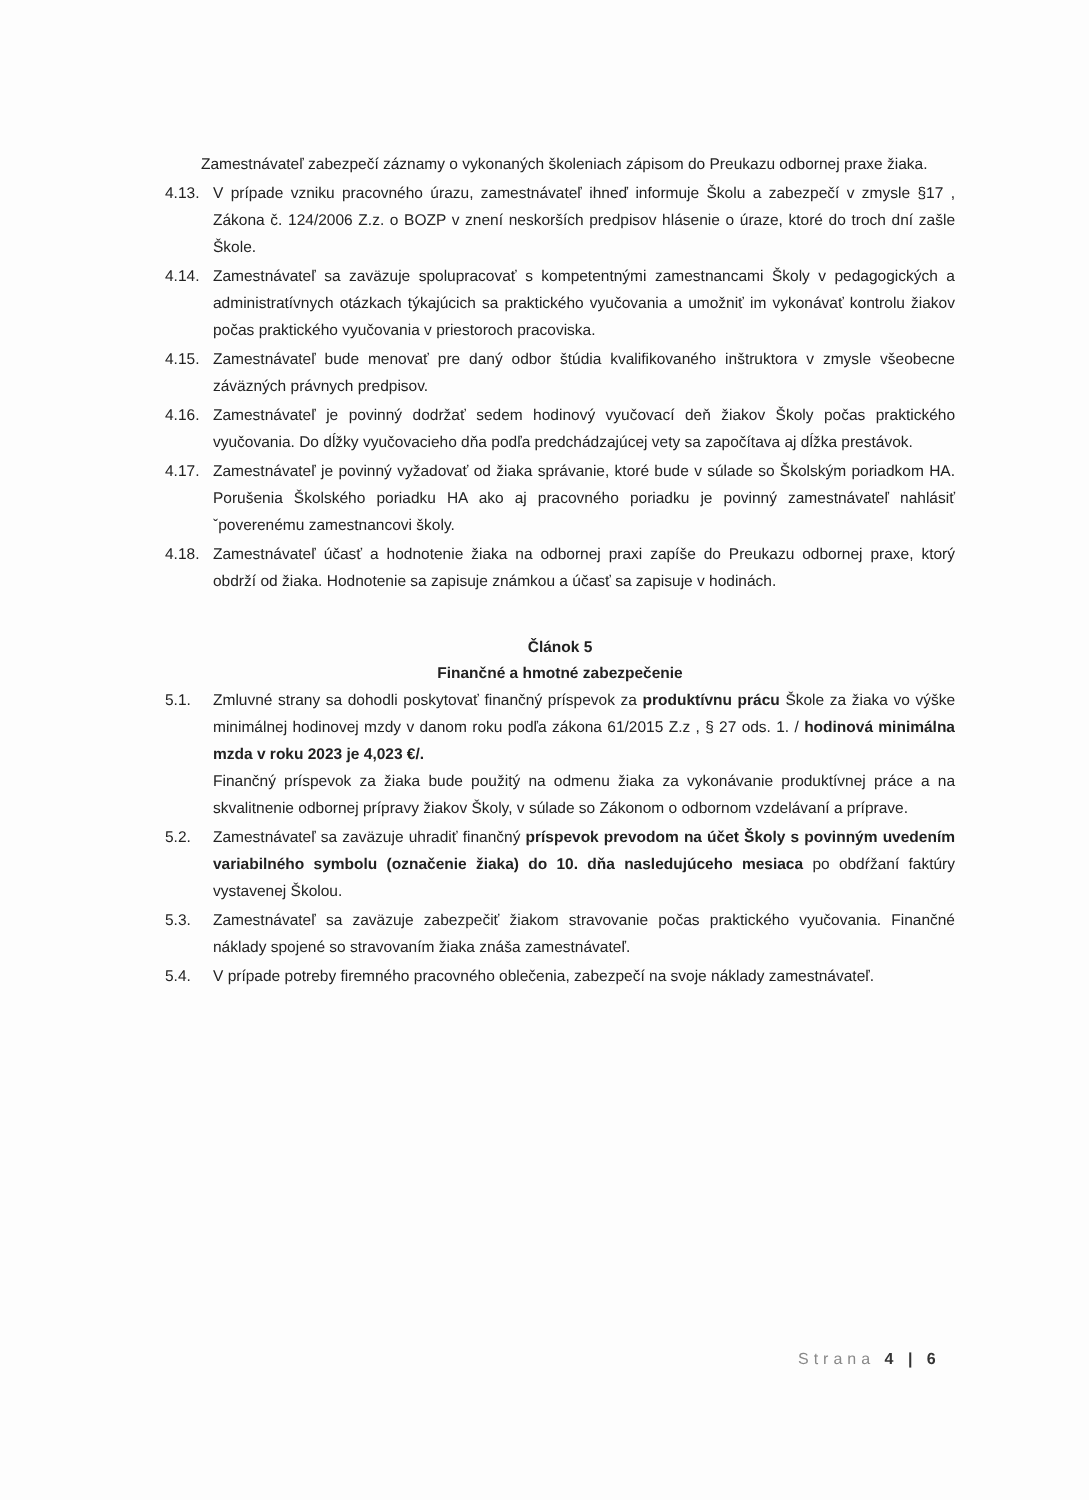Zamestnávateľ zabezpečí záznamy o vykonaných školeniach zápisom do Preukazu odbornej praxe žiaka.
4.13. V prípade vzniku pracovného úrazu, zamestnávateľ ihneď informuje Školu a zabezpečí v zmysle §17 , Zákona č. 124/2006 Z.z. o BOZP v znení neskorších predpisov hlásenie o úraze, ktoré do troch dní zašle Škole.
4.14. Zamestnávateľ sa zaväzuje spolupracovať s kompetentnými zamestnancami Školy v pedagogických a administratívnych otázkach týkajúcich sa praktického vyučovania a umožniť im vykonávať kontrolu žiakov počas praktického vyučovania v priestoroch pracoviska.
4.15. Zamestnávateľ bude menovať pre daný odbor štúdia kvalifikovaného inštruktora v zmysle všeobecne záväzných právnych predpisov.
4.16. Zamestnávateľ je povinný dodržať sedem hodinový vyučovací deň žiakov Školy počas praktického vyučovania. Do dĺžky vyučovacieho dňa podľa predchádzajúcej vety sa započítava aj dĺžka prestávok.
4.17. Zamestnávateľ je povinný vyžadovať od žiaka správanie, ktoré bude v súlade so Školským poriadkom HA. Porušenia Školského poriadku HA ako aj pracovného poriadku je povinný zamestnávateľ nahlásiť ˇpoverenému zamestnancovi školy.
4.18. Zamestnávateľ účasť a hodnotenie žiaka na odbornej praxi zapíše do Preukazu odbornej praxe, ktorý obdrží od žiaka. Hodnotenie sa zapisuje známkou a účasť sa zapisuje v hodinách.
Článok 5
Finančné a hmotné zabezpečenie
5.1. Zmluvné strany sa dohodli poskytovať finančný príspevok za produktívnu prácu Škole za žiaka vo výške minimálnej hodinovej mzdy v danom roku podľa zákona 61/2015 Z.z , § 27 ods. 1. / hodinová minimálna mzda v roku 2023 je 4,023 €/.
Finančný príspevok za žiaka bude použitý na odmenu žiaka za vykonávanie produktívnej práce a na skvalitnenie odbornej prípravy žiakov Školy, v súlade so Zákonom o odbornom vzdelávaní a príprave.
5.2. Zamestnávateľ sa zaväzuje uhradiť finančný príspevok prevodom na účet Školy s povinným uvedením variabilného symbolu (označenie žiaka) do 10. dňa nasledujúceho mesiaca po obdŕžaní faktúry vystavenej Školou.
5.3. Zamestnávateľ sa zaväzuje zabezpečiť žiakom stravovanie počas praktického vyučovania. Finančné náklady spojené so stravovaním žiaka znáša zamestnávateľ.
5.4. V prípade potreby firemného pracovného oblečenia, zabezpečí na svoje náklady zamestnávateľ.
Strana 4 | 6